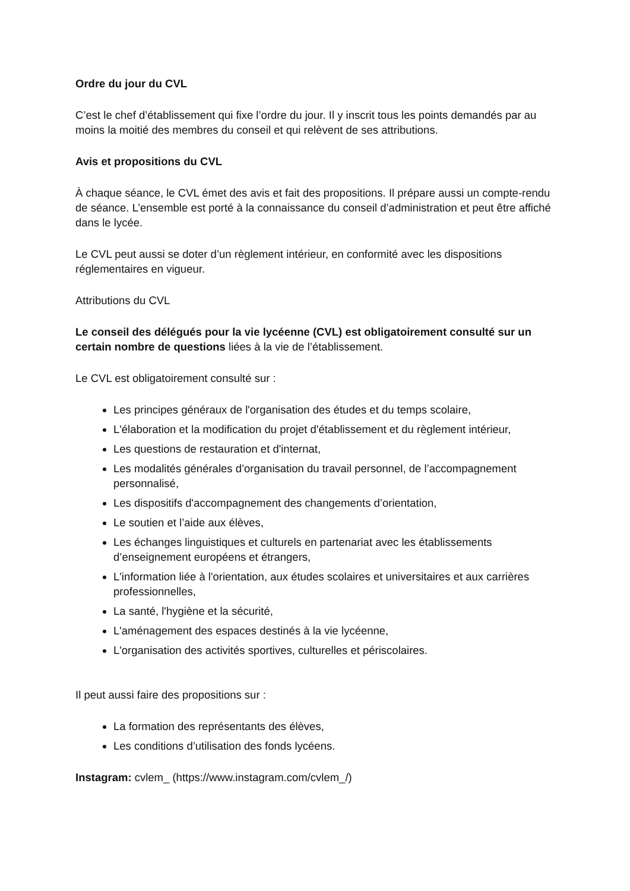Ordre du jour du CVL
C’est le chef d’établissement qui fixe l’ordre du jour. Il y inscrit tous les points demandés par au moins la moitié des membres du conseil et qui relèvent de ses attributions.
Avis et propositions du CVL
À chaque séance, le CVL émet des avis et fait des propositions. Il prépare aussi un compte-rendu de séance. L’ensemble est porté à la connaissance du conseil d’administration et peut être affiché dans le lycée.
Le CVL peut aussi se doter d’un règlement intérieur, en conformité avec les dispositions réglementaires en vigueur.
Attributions du CVL
Le conseil des délégués pour la vie lycéenne (CVL) est obligatoirement consulté sur un certain nombre de questions liées à la vie de l’établissement.
Le CVL est obligatoirement consulté sur :
Les principes généraux de l'organisation des études et du temps scolaire,
L'élaboration et la modification du projet d'établissement et du règlement intérieur,
Les questions de restauration et d'internat,
Les modalités générales d’organisation du travail personnel, de l’accompagnement personnalisé,
Les dispositifs d'accompagnement des changements d’orientation,
Le soutien et l’aide aux élèves,
Les échanges linguistiques et culturels en partenariat avec les établissements d’enseignement européens et étrangers,
L'information liée à l'orientation, aux études scolaires et universitaires et aux carrières professionnelles,
La santé, l'hygiène et la sécurité,
L'aménagement des espaces destinés à la vie lycéenne,
L'organisation des activités sportives, culturelles et périscolaires.
Il peut aussi faire des propositions sur :
La formation des représentants des élèves,
Les conditions d’utilisation des fonds lycéens.
Instagram: cvlem_ (https://www.instagram.com/cvlem_/)